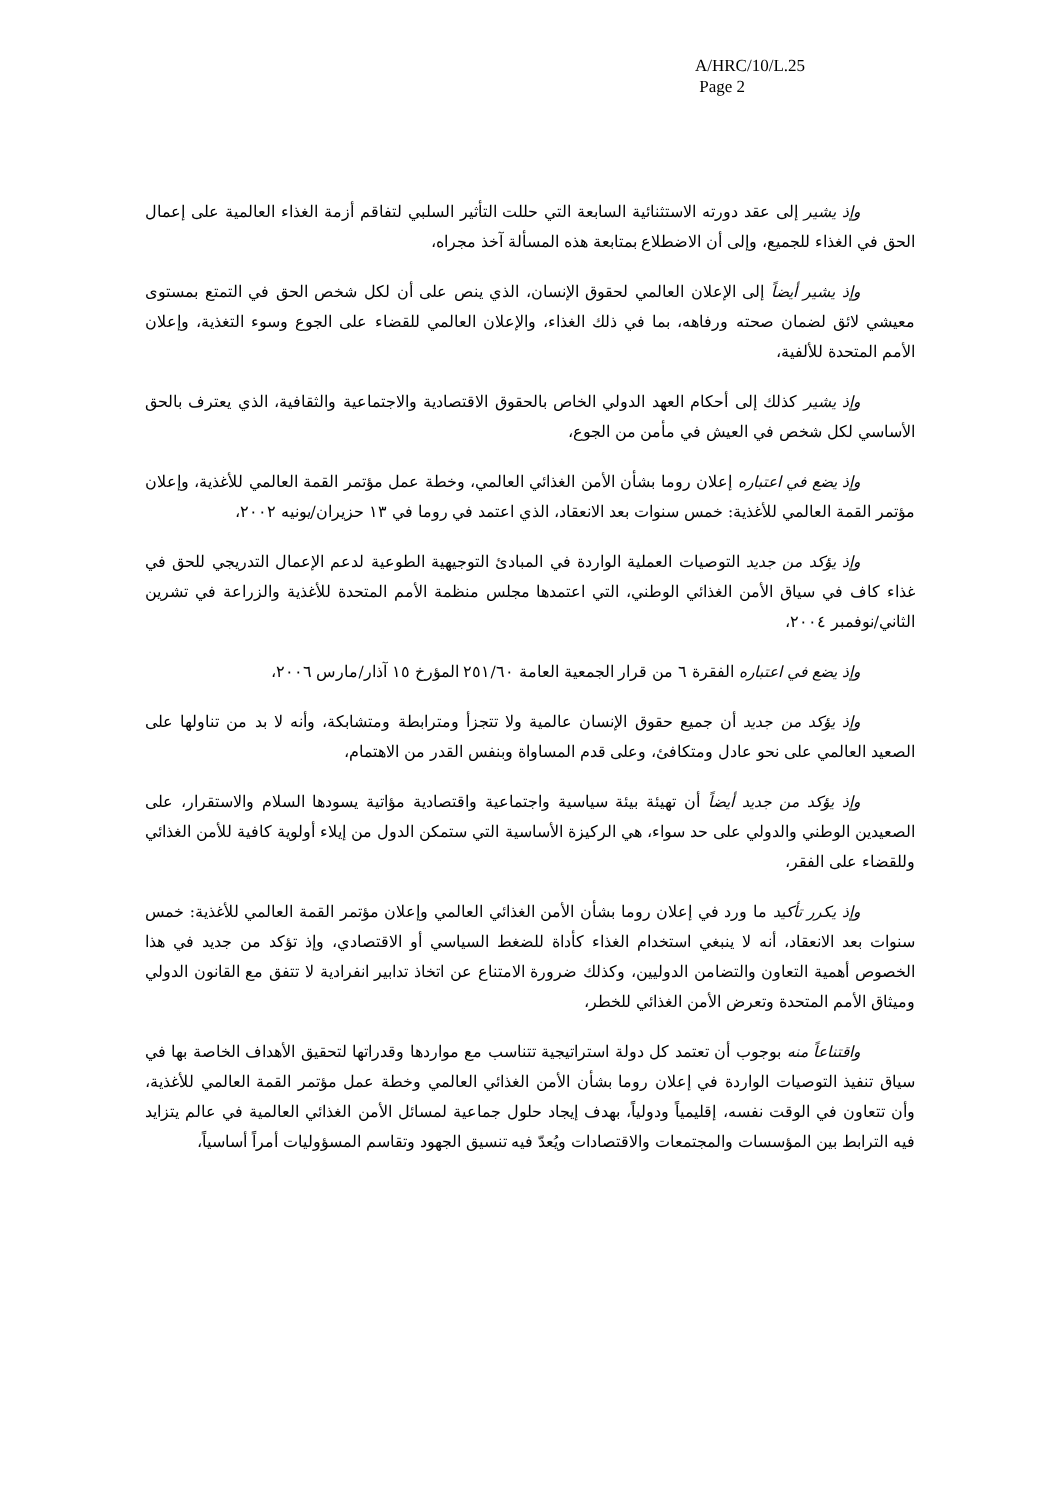A/HRC/10/L.25
Page 2
وإذ يشير إلى عقد دورته الاستثنائية السابعة التي حللت التأثير السلبي لتفاقم أزمة الغذاء العالمية على إعمال الحق في الغذاء للجميع، وإلى أن الاضطلاع بمتابعة هذه المسألة آخذ مجراه،
وإذ يشير أيضاً إلى الإعلان العالمي لحقوق الإنسان، الذي ينص على أن لكل شخص الحق في التمتع بمستوى معيشي لائق لضمان صحته ورفاهه، بما في ذلك الغذاء، والإعلان العالمي للقضاء على الجوع وسوء التغذية، وإعلان الأمم المتحدة للألفية،
وإذ يشير كذلك إلى أحكام العهد الدولي الخاص بالحقوق الاقتصادية والاجتماعية والثقافية، الذي يعترف بالحق الأساسي لكل شخص في العيش في مأمن من الجوع،
وإذ يضع في اعتباره إعلان روما بشأن الأمن الغذائي العالمي، وخطة عمل مؤتمر القمة العالمي للأغذية، وإعلان مؤتمر القمة العالمي للأغذية: خمس سنوات بعد الانعقاد، الذي اعتمد في روما في ١٣ حزيران/يونيه ٢٠٠٢،
وإذ يؤكد من جديد التوصيات العملية الواردة في المبادئ التوجيهية الطوعية لدعم الإعمال التدريجي للحق في غذاء كاف في سياق الأمن الغذائي الوطني، التي اعتمدها مجلس منظمة الأمم المتحدة للأغذية والزراعة في تشرين الثاني/نوفمبر ٢٠٠٤،
وإذ يضع في اعتباره الفقرة ٦ من قرار الجمعية العامة ٢٥١/٦٠ المؤرخ ١٥ آذار/مارس ٢٠٠٦،
وإذ يؤكد من جديد أن جميع حقوق الإنسان عالمية ولا تتجزأ ومترابطة ومتشابكة، وأنه لا بد من تناولها على الصعيد العالمي على نحو عادل ومتكافئ، وعلى قدم المساواة وبنفس القدر من الاهتمام،
وإذ يؤكد من جديد أيضاً أن تهيئة بيئة سياسية واجتماعية واقتصادية مؤاتية يسودها السلام والاستقرار، على الصعيدين الوطني والدولي على حد سواء، هي الركيزة الأساسية التي ستمكن الدول من إيلاء أولوية كافية للأمن الغذائي وللقضاء على الفقر،
وإذ يكرر تأكيد ما ورد في إعلان روما بشأن الأمن الغذائي العالمي وإعلان مؤتمر القمة العالمي للأغذية: خمس سنوات بعد الانعقاد، أنه لا ينبغي استخدام الغذاء كأداة للضغط السياسي أو الاقتصادي، وإذ تؤكد من جديد في هذا الخصوص أهمية التعاون والتضامن الدوليين، وكذلك ضرورة الامتناع عن اتخاذ تدابير انفرادية لا تتفق مع القانون الدولي وميثاق الأمم المتحدة وتعرض الأمن الغذائي للخطر،
واقتناعاً منه بوجوب أن تعتمد كل دولة استراتيجية تتناسب مع مواردها وقدراتها لتحقيق الأهداف الخاصة بها في سياق تنفيذ التوصيات الواردة في إعلان روما بشأن الأمن الغذائي العالمي وخطة عمل مؤتمر القمة العالمي للأغذية، وأن تتعاون في الوقت نفسه، إقليمياً ودولياً، بهدف إيجاد حلول جماعية لمسائل الأمن الغذائي العالمية في عالم يتزايد فيه الترابط بين المؤسسات والمجتمعات والاقتصادات ويُعدّ فيه تنسيق الجهود وتقاسم المسؤوليات أمراً أساسياً،